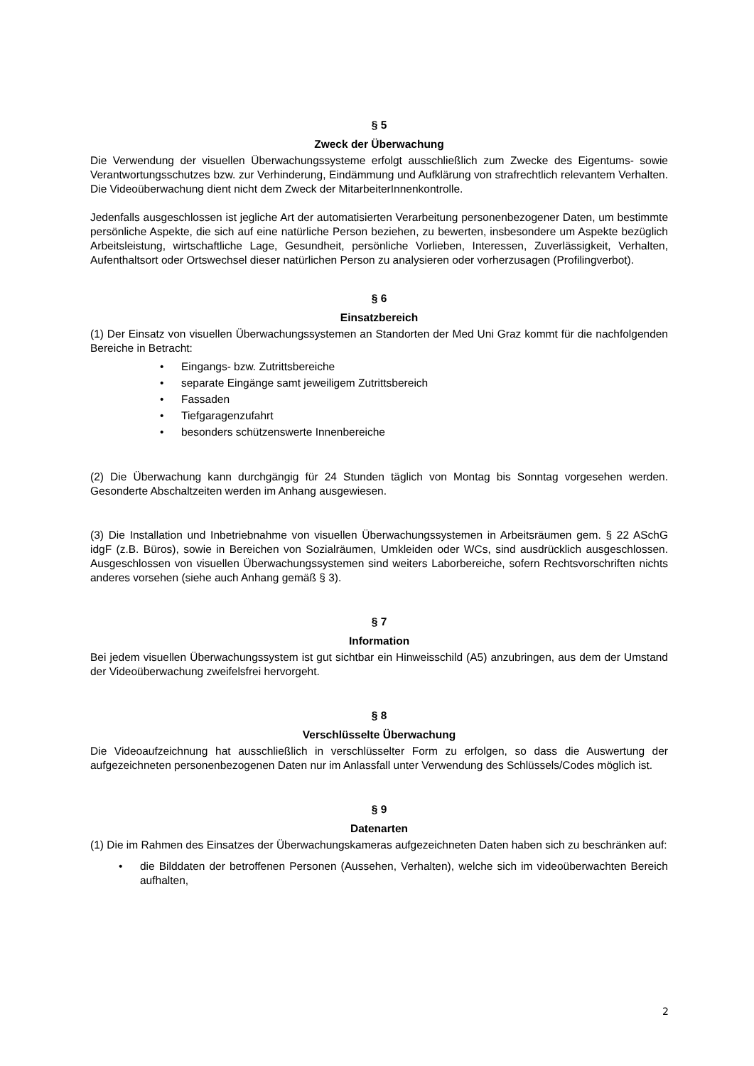§ 5
Zweck der Überwachung
Die Verwendung der visuellen Überwachungssysteme erfolgt ausschließlich zum Zwecke des Eigentums- sowie Verantwortungsschutzes bzw. zur Verhinderung, Eindämmung und Aufklärung von strafrechtlich relevantem Verhalten. Die Videoüberwachung dient nicht dem Zweck der MitarbeiterInnenkontrolle.
Jedenfalls ausgeschlossen ist jegliche Art der automatisierten Verarbeitung personenbezogener Daten, um bestimmte persönliche Aspekte, die sich auf eine natürliche Person beziehen, zu bewerten, insbesondere um Aspekte bezüglich Arbeitsleistung, wirtschaftliche Lage, Gesundheit, persönliche Vorlieben, Interessen, Zuverlässigkeit, Verhalten, Aufenthaltsort oder Ortswechsel dieser natürlichen Person zu analysieren oder vorherzusagen (Profilingverbot).
§ 6
Einsatzbereich
(1) Der Einsatz von visuellen Überwachungssystemen an Standorten der Med Uni Graz kommt für die nachfolgenden Bereiche in Betracht:
• Eingangs- bzw. Zutrittsbereiche
• separate Eingänge samt jeweiligem Zutrittsbereich
• Fassaden
• Tiefgaragenzufahrt
• besonders schützenswerte Innenbereiche
(2) Die Überwachung kann durchgängig für 24 Stunden täglich von Montag bis Sonntag vorgesehen werden. Gesonderte Abschaltzeiten werden im Anhang ausgewiesen.
(3) Die Installation und Inbetriebnahme von visuellen Überwachungssystemen in Arbeitsräumen gem. § 22 ASchG idgF (z.B. Büros), sowie in Bereichen von Sozialräumen, Umkleiden oder WCs, sind ausdrücklich ausgeschlossen. Ausgeschlossen von visuellen Überwachungssystemen sind weiters Laborbereiche, sofern Rechtsvorschriften nichts anderes vorsehen (siehe auch Anhang gemäß § 3).
§ 7
Information
Bei jedem visuellen Überwachungssystem ist gut sichtbar ein Hinweisschild (A5) anzubringen, aus dem der Umstand der Videoüberwachung zweifelsfrei hervorgeht.
§ 8
Verschlüsselte Überwachung
Die Videoaufzeichnung hat ausschließlich in verschlüsselter Form zu erfolgen, so dass die Auswertung der aufgezeichneten personenbezogenen Daten nur im Anlassfall unter Verwendung des Schlüssels/Codes möglich ist.
§ 9
Datenarten
(1) Die im Rahmen des Einsatzes der Überwachungskameras aufgezeichneten Daten haben sich zu beschränken auf:
• die Bilddaten der betroffenen Personen (Aussehen, Verhalten), welche sich im videoüberwachten Bereich aufhalten,
2